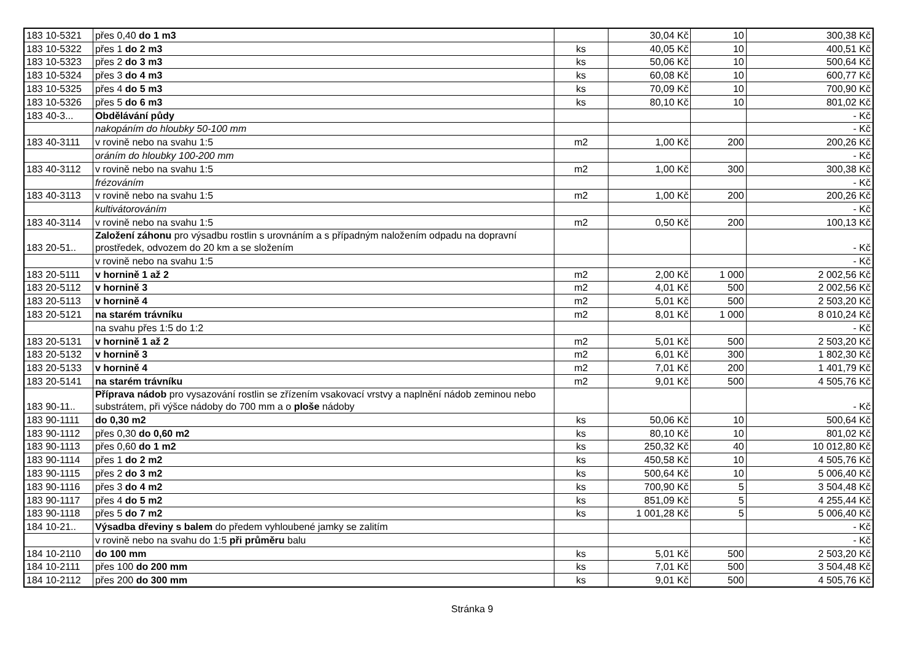| 183 10-5321 | přes 0,40 do 1 m3 | | 30,04 Kč | 10 | 300,38 Kč |
| 183 10-5322 | přes 1 do 2 m3 | ks | 40,05 Kč | 10 | 400,51 Kč |
| 183 10-5323 | přes 2 do 3 m3 | ks | 50,06 Kč | 10 | 500,64 Kč |
| 183 10-5324 | přes 3 do 4 m3 | ks | 60,08 Kč | 10 | 600,77 Kč |
| 183 10-5325 | přes 4 do 5 m3 | ks | 70,09 Kč | 10 | 700,90 Kč |
| 183 10-5326 | přes 5 do 6 m3 | ks | 80,10 Kč | 10 | 801,02 Kč |
| 183 40-3... | Obdělávání půdy | | | | - Kč |
| | nakopáním do hloubky 50-100 mm | | | | - Kč |
| 183 40-3111 | v rovině nebo na svahu 1:5 | m2 | 1,00 Kč | 200 | 200,26 Kč |
| | oráním do hloubky 100-200 mm | | | | - Kč |
| 183 40-3112 | v rovině nebo na svahu 1:5 | m2 | 1,00 Kč | 300 | 300,38 Kč |
| | frézováním | | | | - Kč |
| 183 40-3113 | v rovině nebo na svahu 1:5 | m2 | 1,00 Kč | 200 | 200,26 Kč |
| | kultivátorováním | | | | - Kč |
| 183 40-3114 | v rovině nebo na svahu 1:5 | m2 | 0,50 Kč | 200 | 100,13 Kč |
| 183 20-51.. | Založení záhonu pro výsadbu rostlin s urovnáním a s případným naložením odpadu na dopravní prostředek, odvozem do 20 km a se složením | | | | - Kč |
| | v rovině nebo na svahu 1:5 | | | | - Kč |
| 183 20-5111 | v hornině 1 až 2 | m2 | 2,00 Kč | 1 000 | 2 002,56 Kč |
| 183 20-5112 | v hornině 3 | m2 | 4,01 Kč | 500 | 2 002,56 Kč |
| 183 20-5113 | v hornině 4 | m2 | 5,01 Kč | 500 | 2 503,20 Kč |
| 183 20-5121 | na starém trávníku | m2 | 8,01 Kč | 1 000 | 8 010,24 Kč |
| | na svahu přes 1:5 do 1:2 | | | | - Kč |
| 183 20-5131 | v hornině 1 až 2 | m2 | 5,01 Kč | 500 | 2 503,20 Kč |
| 183 20-5132 | v hornině 3 | m2 | 6,01 Kč | 300 | 1 802,30 Kč |
| 183 20-5133 | v hornině 4 | m2 | 7,01 Kč | 200 | 1 401,79 Kč |
| 183 20-5141 | na starém trávníku | m2 | 9,01 Kč | 500 | 4 505,76 Kč |
| 183 90-11.. | Příprava nádob pro vysazování rostlin se zřízením vsakovací vrstvy a naplnění nádob zeminou nebo substrátem, při výšce nádoby do 700 mm a o ploše nádoby | | | | - Kč |
| 183 90-1111 | do 0,30 m2 | ks | 50,06 Kč | 10 | 500,64 Kč |
| 183 90-1112 | přes 0,30 do 0,60 m2 | ks | 80,10 Kč | 10 | 801,02 Kč |
| 183 90-1113 | přes 0,60 do 1 m2 | ks | 250,32 Kč | 40 | 10 012,80 Kč |
| 183 90-1114 | přes 1 do 2 m2 | ks | 450,58 Kč | 10 | 4 505,76 Kč |
| 183 90-1115 | přes 2 do 3 m2 | ks | 500,64 Kč | 10 | 5 006,40 Kč |
| 183 90-1116 | přes 3 do 4 m2 | ks | 700,90 Kč | 5 | 3 504,48 Kč |
| 183 90-1117 | přes 4 do 5 m2 | ks | 851,09 Kč | 5 | 4 255,44 Kč |
| 183 90-1118 | přes 5 do 7 m2 | ks | 1 001,28 Kč | 5 | 5 006,40 Kč |
| 184 10-21.. | Výsadba dřeviny s balem do předem vyhloubené jamky se zalitím | | | | - Kč |
| | v rovině nebo na svahu do 1:5 při průměru balu | | | | - Kč |
| 184 10-2110 | do 100 mm | ks | 5,01 Kč | 500 | 2 503,20 Kč |
| 184 10-2111 | přes 100 do 200 mm | ks | 7,01 Kč | 500 | 3 504,48 Kč |
| 184 10-2112 | přes 200 do 300 mm | ks | 9,01 Kč | 500 | 4 505,76 Kč |
Stránka 9